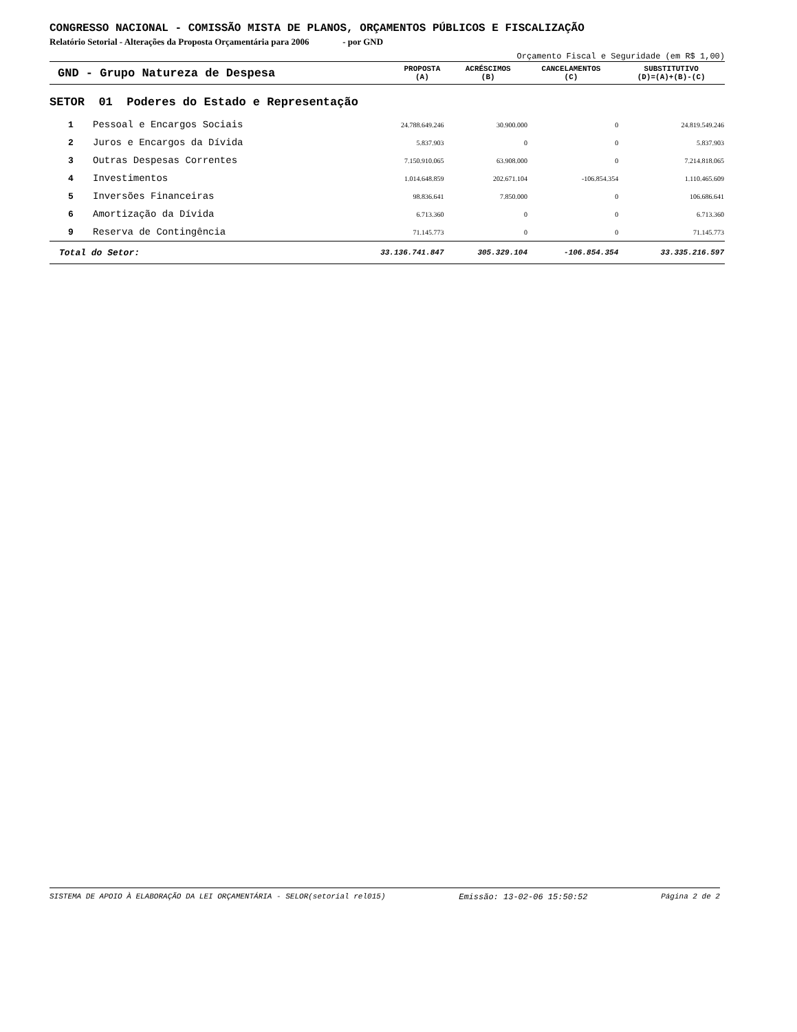CONGRESSO NACIONAL - COMISSÃO MISTA DE PLANOS, ORÇAMENTOS PÚBLICOS E FISCALIZAÇÃO
Relatório Setorial - Alterações da Proposta Orçamentária para 2006 - por GND
Orçamento Fiscal e Seguridade (em R$ 1,00)
| GND - Grupo Natureza de Despesa | PROPOSTA (A) | ACRÉSCIMOS (B) | CANCELAMENTOS (C) | SUBSTITUTIVO (D)=(A)+(B)-(C) |
| --- | --- | --- | --- | --- |
SETOR 01 Poderes do Estado e Representação
| 1 | Pessoal e Encargos Sociais | 24.788.649.246 | 30.900.000 | 0 | 24.819.549.246 |
| 2 | Juros e Encargos da Dívida | 5.837.903 | 0 | 0 | 5.837.903 |
| 3 | Outras Despesas Correntes | 7.150.910.065 | 63.908.000 | 0 | 7.214.818.065 |
| 4 | Investimentos | 1.014.648.859 | 202.671.104 | -106.854.354 | 1.110.465.609 |
| 5 | Inversões Financeiras | 98.836.641 | 7.850.000 | 0 | 106.686.641 |
| 6 | Amortização da Dívida | 6.713.360 | 0 | 0 | 6.713.360 |
| 9 | Reserva de Contingência | 71.145.773 | 0 | 0 | 71.145.773 |
| Total do Setor: | | 33.136.741.847 | 305.329.104 | -106.854.354 | 33.335.216.597 |
SISTEMA DE APOIO À ELABORAÇÃO DA LEI ORÇAMENTÁRIA - SELOR(setorial rel015) Emissão: 13-02-06 15:50:52 Página 2 de 2